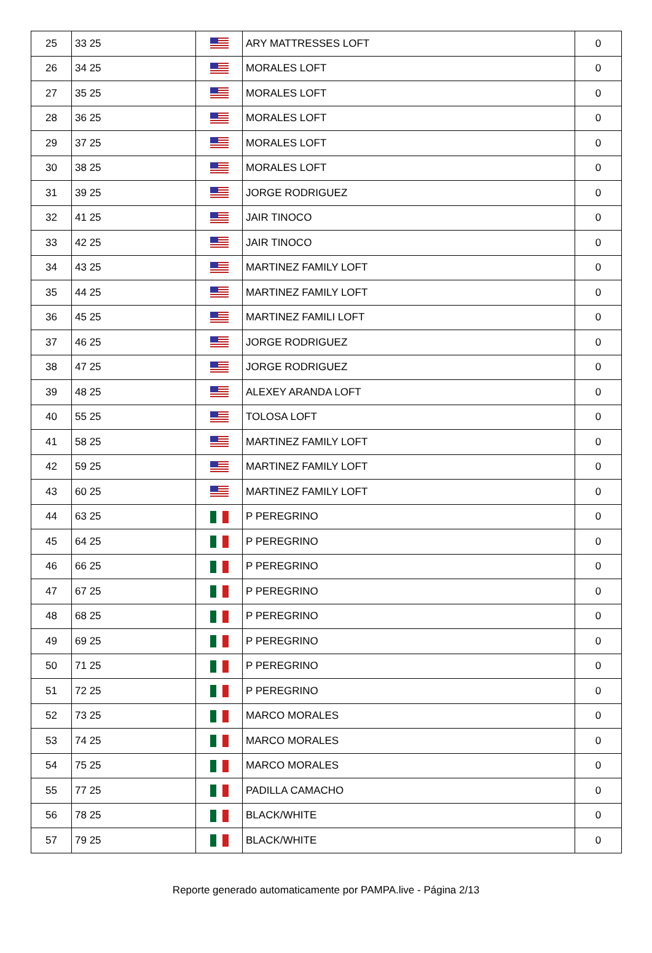| 25 | 33 25 | | ARY MATTRESSES LOFT | 0 |
| 26 | 34 25 | | MORALES LOFT | 0 |
| 27 | 35 25 | | MORALES LOFT | 0 |
| 28 | 36 25 | | MORALES LOFT | 0 |
| 29 | 37 25 | | MORALES LOFT | 0 |
| 30 | 38 25 | | MORALES LOFT | 0 |
| 31 | 39 25 | | JORGE RODRIGUEZ | 0 |
| 32 | 41 25 | | JAIR TINOCO | 0 |
| 33 | 42 25 | | JAIR TINOCO | 0 |
| 34 | 43 25 | | MARTINEZ FAMILY LOFT | 0 |
| 35 | 44 25 | | MARTINEZ FAMILY LOFT | 0 |
| 36 | 45 25 | | MARTINEZ FAMILI LOFT | 0 |
| 37 | 46 25 | | JORGE RODRIGUEZ | 0 |
| 38 | 47 25 | | JORGE RODRIGUEZ | 0 |
| 39 | 48 25 | | ALEXEY ARANDA LOFT | 0 |
| 40 | 55 25 | | TOLOSA LOFT | 0 |
| 41 | 58 25 | | MARTINEZ FAMILY LOFT | 0 |
| 42 | 59 25 | | MARTINEZ FAMILY LOFT | 0 |
| 43 | 60 25 | | MARTINEZ FAMILY LOFT | 0 |
| 44 | 63 25 | | P PEREGRINO | 0 |
| 45 | 64 25 | | P PEREGRINO | 0 |
| 46 | 66 25 | | P PEREGRINO | 0 |
| 47 | 67 25 | | P PEREGRINO | 0 |
| 48 | 68 25 | | P PEREGRINO | 0 |
| 49 | 69 25 | | P PEREGRINO | 0 |
| 50 | 71 25 | | P PEREGRINO | 0 |
| 51 | 72 25 | | P PEREGRINO | 0 |
| 52 | 73 25 | | MARCO MORALES | 0 |
| 53 | 74 25 | | MARCO MORALES | 0 |
| 54 | 75 25 | | MARCO MORALES | 0 |
| 55 | 77 25 | | PADILLA CAMACHO | 0 |
| 56 | 78 25 | | BLACK/WHITE | 0 |
| 57 | 79 25 | | BLACK/WHITE | 0 |
Reporte generado automaticamente por PAMPA.live - Página 2/13